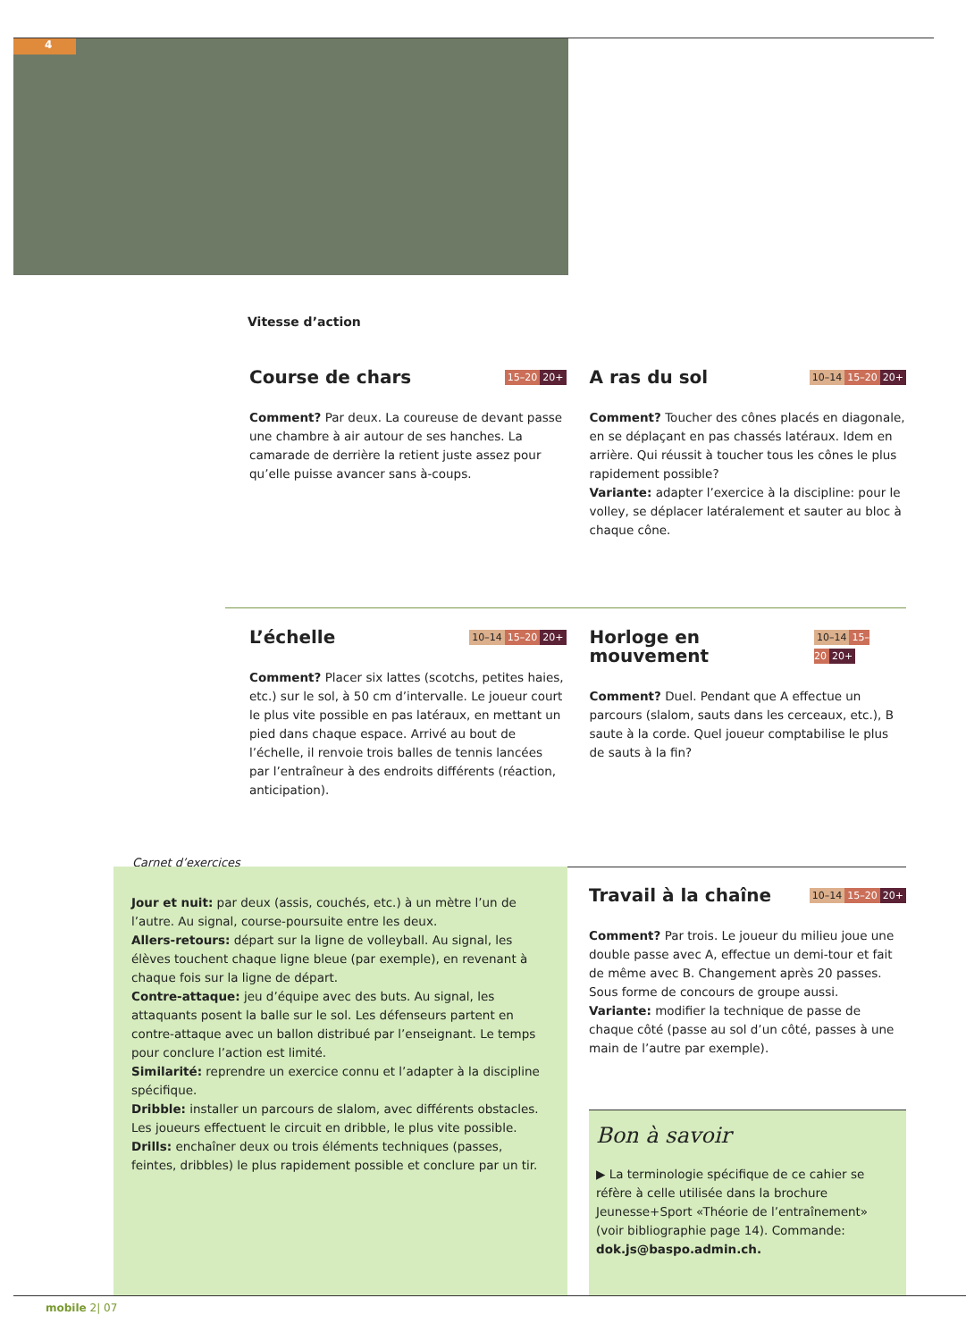4
Vitesse d’action
Course de chars 15–20 20+
Comment? Par deux. La coureuse de devant passe une chambre à air autour de ses hanches. La camarade de derrière la retient juste assez pour qu’elle puisse avancer sans à-coups.
A ras du sol 10–14 15–20 20+
Comment? Toucher des cônes placés en diagonale, en se déplaçant en pas chassés latéraux. Idem en arrière. Qui réussit à toucher tous les cônes le plus rapidement possible?
Variante: adapter l’exercice à la discipline: pour le volley, se déplacer latéralement et sauter au bloc à chaque cône.
L’échelle 10–14 15–20 20+
Comment? Placer six lattes (scotchs, petites haies, etc.) sur le sol, à 50 cm d’intervalle. Le joueur court le plus vite possible en pas latéraux, en mettant un pied dans chaque espace. Arrivé au bout de l’échelle, il renvoie trois balles de tennis lancées par l’entraîneur à des endroits différents (réaction, anticipation).
Horloge en mouvement 10–14 15–20 20+
Comment? Duel. Pendant que A effectue un parcours (slalom, sauts dans les cerceaux, etc.), B saute à la corde. Quel joueur comptabilise le plus de sauts à la fin?
Carnet d’exercices
Jour et nuit: par deux (assis, couchés, etc.) à un mètre l’un de l’autre. Au signal, course-poursuite entre les deux.
Allers-retours: départ sur la ligne de volleyball. Au signal, les élèves touchent chaque ligne bleue (par exemple), en revenant à chaque fois sur la ligne de départ.
Contre-attaque: jeu d’équipe avec des buts. Au signal, les attaquants posent la balle sur le sol. Les défenseurs partent en contre-attaque avec un ballon distribué par l’enseignant. Le temps pour conclure l’action est limité.
Similarité: reprendre un exercice connu et l’adapter à la discipline spécifique.
Dribble: installer un parcours de slalom, avec différents obstacles. Les joueurs effectuent le circuit en dribble, le plus vite possible.
Drills: enchaîner deux ou trois éléments techniques (passes, feintes, dribbles) le plus rapidement possible et conclure par un tir.
Travail à la chaîne 10–14 15–20 20+
Comment? Par trois. Le joueur du milieu joue une double passe avec A, effectue un demi-tour et fait de même avec B. Changement après 20 passes. Sous forme de concours de groupe aussi.
Variante: modifier la technique de passe de chaque côté (passe au sol d’un côté, passes à une main de l’autre par exemple).
Bon à savoir
▶ La terminologie spécifique de ce cahier se réfère à celle utilisée dans la brochure Jeunesse+Sport «Théorie de l’entraînement» (voir bibliographie page 14). Commande: dok.js@baspo.admin.ch.
mobile 2| 07